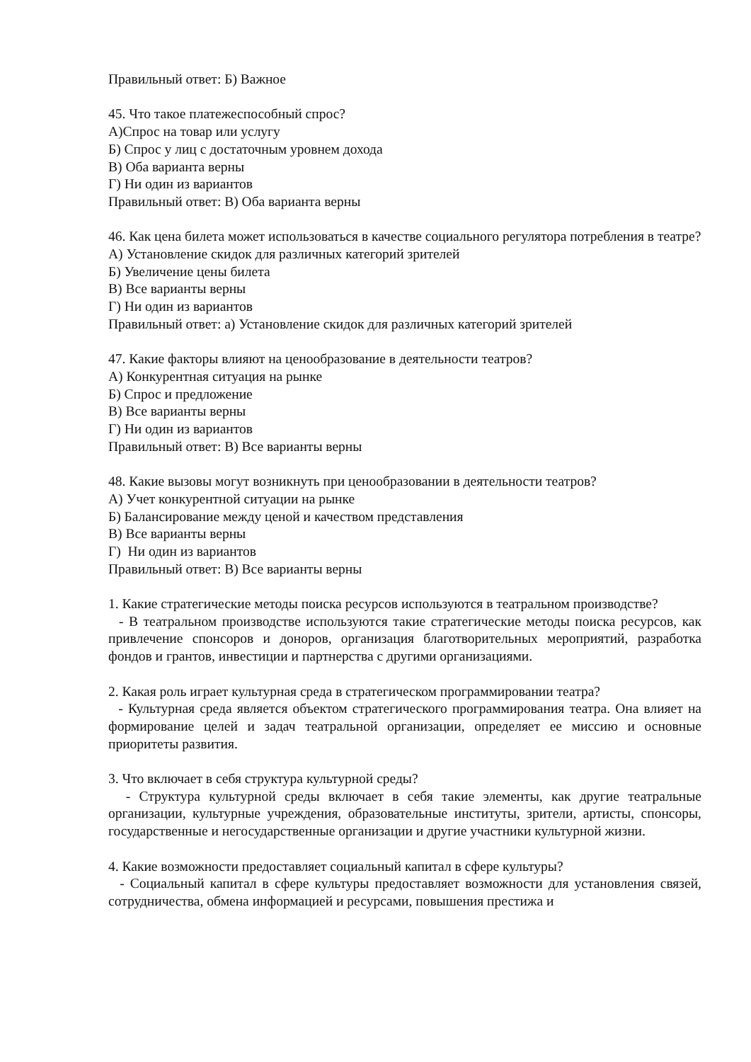Правильный ответ: Б) Важное
45. Что такое платежеспособный спрос?
А)Спрос на товар или услугу
Б) Спрос у лиц с достаточным уровнем дохода
В) Оба варианта верны
Г) Ни один из вариантов
Правильный ответ: В) Оба варианта верны
46. Как цена билета может использоваться в качестве социального регулятора потребления в театре?
А) Установление скидок для различных категорий зрителей
Б) Увеличение цены билета
В) Все варианты верны
Г) Ни один из вариантов
Правильный ответ: а) Установление скидок для различных категорий зрителей
47. Какие факторы влияют на ценообразование в деятельности театров?
А) Конкурентная ситуация на рынке
Б) Спрос и предложение
В) Все варианты верны
Г) Ни один из вариантов
Правильный ответ: В) Все варианты верны
48. Какие вызовы могут возникнуть при ценообразовании в деятельности театров?
А) Учет конкурентной ситуации на рынке
Б) Балансирование между ценой и качеством представления
В) Все варианты верны
Г) Ни один из вариантов
Правильный ответ: В) Все варианты верны
1. Какие стратегические методы поиска ресурсов используются в театральном производстве?
- В театральном производстве используются такие стратегические методы поиска ресурсов, как привлечение спонсоров и доноров, организация благотворительных мероприятий, разработка фондов и грантов, инвестиции и партнерства с другими организациями.
2. Какая роль играет культурная среда в стратегическом программировании театра?
- Культурная среда является объектом стратегического программирования театра. Она влияет на формирование целей и задач театральной организации, определяет ее миссию и основные приоритеты развития.
3. Что включает в себя структура культурной среды?
- Структура культурной среды включает в себя такие элементы, как другие театральные организации, культурные учреждения, образовательные институты, зрители, артисты, спонсоры, государственные и негосударственные организации и другие участники культурной жизни.
4. Какие возможности предоставляет социальный капитал в сфере культуры?
- Социальный капитал в сфере культуры предоставляет возможности для установления связей, сотрудничества, обмена информацией и ресурсами, повышения престижа и